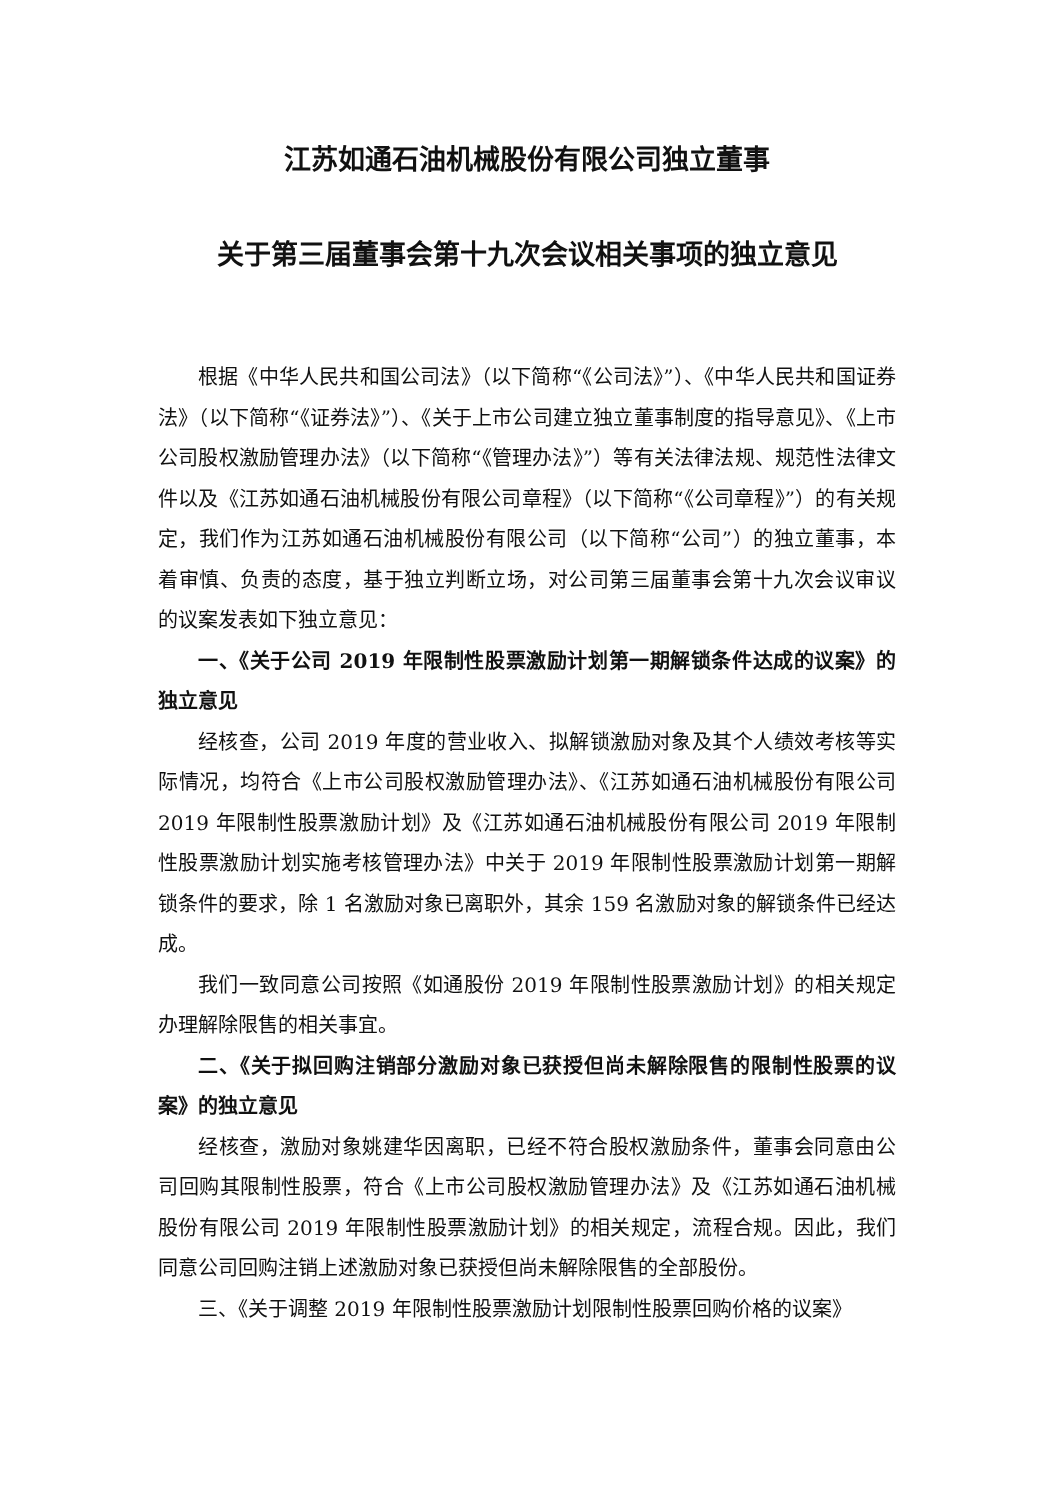江苏如通石油机械股份有限公司独立董事
关于第三届董事会第十九次会议相关事项的独立意见
根据《中华人民共和国公司法》（以下简称“《公司法》”）、《中华人民共和国证券法》（以下简称“《证券法》”）、《关于上市公司建立独立董事制度的指导意见》、《上市公司股权激励管理办法》（以下简称“《管理办法》”）等有关法律法规、规范性法律文件以及《江苏如通石油机械股份有限公司章程》（以下简称“《公司章程》”）的有关规定，我们作为江苏如通石油机械股份有限公司（以下简称“公司”）的独立董事，本着审慎、负责的态度，基于独立判断立场，对公司第三届董事会第十九次会议审议的议案发表如下独立意见：
一、《关于公司 2019 年限制性股票激励计划第一期解锁条件达成的议案》的独立意见
经核查，公司 2019 年度的营业收入、拟解锁激励对象及其个人绩效考核等实际情况，均符合《上市公司股权激励管理办法》、《江苏如通石油机械股份有限公司 2019 年限制性股票激励计划》及《江苏如通石油机械股份有限公司 2019 年限制性股票激励计划实施考核管理办法》中关于 2019 年限制性股票激励计划第一期解锁条件的要求，除 1 名激励对象已离职外，其余 159 名激励对象的解锁条件已经达成。
我们一致同意公司按照《如通股份 2019 年限制性股票激励计划》的相关规定办理解除限售的相关事宜。
二、《关于拟回购注销部分激励对象已获授但尚未解除限售的限制性股票的议案》的独立意见
经核查，激励对象姚建华因离职，已经不符合股权激励条件，董事会同意由公司回购其限制性股票，符合《上市公司股权激励管理办法》及《江苏如通石油机械股份有限公司 2019 年限制性股票激励计划》的相关规定，流程合规。因此，我们同意公司回购注销上述激励对象已获授但尚未解除限售的全部股份。
三、《关于调整 2019 年限制性股票激励计划限制性股票回购价格的议案》